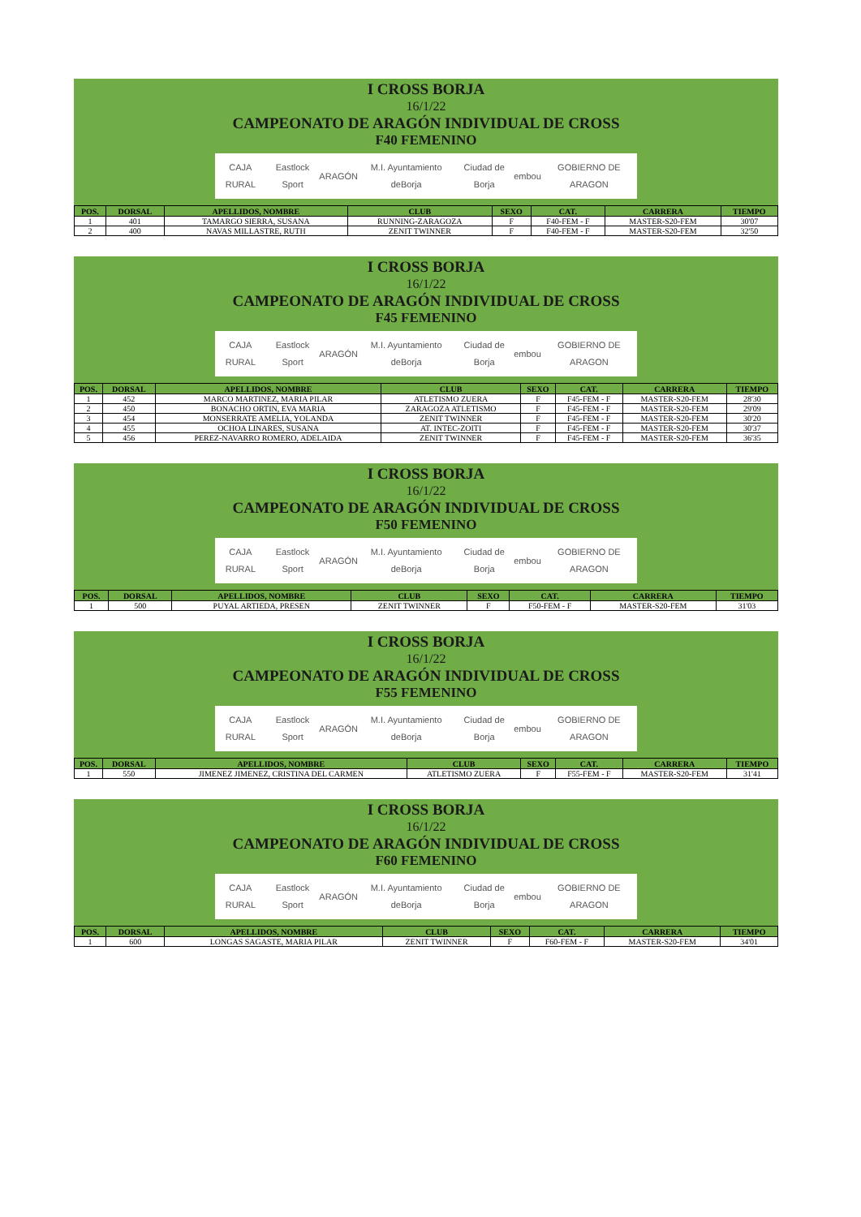I CROSS BORJA
16/1/22
CAMPEONATO DE ARAGÓN INDIVIDUAL DE CROSS
F40 FEMENINO
CAJA RURAL Eastlock Sport ARAGÓN M.I. Ayuntamiento deBorja Ciudad de Borja embou GOBIERNO DE ARAGON
| POS. | DORSAL | APELLIDOS, NOMBRE | CLUB | SEXO | CAT. | CARRERA | TIEMPO |
| --- | --- | --- | --- | --- | --- | --- | --- |
| 1 | 401 | TAMARGO SIERRA, SUSANA | RUNNING-ZARAGOZA | F | F40-FEM - F | MASTER-S20-FEM | 30'07 |
| 2 | 400 | NAVAS MILLASTRE, RUTH | ZENIT TWINNER | F | F40-FEM - F | MASTER-S20-FEM | 32'50 |
I CROSS BORJA
16/1/22
CAMPEONATO DE ARAGÓN INDIVIDUAL DE CROSS
F45 FEMENINO
CAJA RURAL Eastlock Sport ARAGÓN M.I. Ayuntamiento deBorja Ciudad de Borja embou GOBIERNO DE ARAGON
| POS. | DORSAL | APELLIDOS, NOMBRE | CLUB | SEXO | CAT. | CARRERA | TIEMPO |
| --- | --- | --- | --- | --- | --- | --- | --- |
| 1 | 452 | MARCO MARTINEZ, MARIA PILAR | ATLETISMO ZUERA | F | F45-FEM - F | MASTER-S20-FEM | 28'30 |
| 2 | 450 | BONACHO ORTIN, EVA MARIA | ZARAGOZA ATLETISMO | F | F45-FEM - F | MASTER-S20-FEM | 29'09 |
| 3 | 454 | MONSERRATE AMELIA, YOLANDA | ZENIT TWINNER | F | F45-FEM - F | MASTER-S20-FEM | 30'20 |
| 4 | 455 | OCHOA LINARES, SUSANA | AT. INTEC-ZOITI | F | F45-FEM - F | MASTER-S20-FEM | 30'37 |
| 5 | 456 | PEREZ-NAVARRO ROMERO, ADELAIDA | ZENIT TWINNER | F | F45-FEM - F | MASTER-S20-FEM | 36'35 |
I CROSS BORJA
16/1/22
CAMPEONATO DE ARAGÓN INDIVIDUAL DE CROSS
F50 FEMENINO
CAJA RURAL Eastlock Sport ARAGÓN M.I. Ayuntamiento deBorja Ciudad de Borja embou GOBIERNO DE ARAGON
| POS. | DORSAL | APELLIDOS, NOMBRE | CLUB | SEXO | CAT. | CARRERA | TIEMPO |
| --- | --- | --- | --- | --- | --- | --- | --- |
| 1 | 500 | PUYAL ARTIEDA, PRESEN | ZENIT TWINNER | F | F50-FEM - F | MASTER-S20-FEM | 31'03 |
I CROSS BORJA
16/1/22
CAMPEONATO DE ARAGÓN INDIVIDUAL DE CROSS
F55 FEMENINO
CAJA RURAL Eastlock Sport ARAGÓN M.I. Ayuntamiento deBorja Ciudad de Borja embou GOBIERNO DE ARAGON
| POS. | DORSAL | APELLIDOS, NOMBRE | CLUB | SEXO | CAT. | CARRERA | TIEMPO |
| --- | --- | --- | --- | --- | --- | --- | --- |
| 1 | 550 | JIMENEZ JIMENEZ, CRISTINA DEL CARMEN | ATLETISMO ZUERA | F | F55-FEM - F | MASTER-S20-FEM | 31'41 |
I CROSS BORJA
16/1/22
CAMPEONATO DE ARAGÓN INDIVIDUAL DE CROSS
F60 FEMENINO
CAJA RURAL Eastlock Sport ARAGÓN M.I. Ayuntamiento deBorja Ciudad de Borja embou GOBIERNO DE ARAGON
| POS. | DORSAL | APELLIDOS, NOMBRE | CLUB | SEXO | CAT. | CARRERA | TIEMPO |
| --- | --- | --- | --- | --- | --- | --- | --- |
| 1 | 600 | LONGAS SAGASTE, MARIA PILAR | ZENIT TWINNER | F | F60-FEM - F | MASTER-S20-FEM | 34'01 |